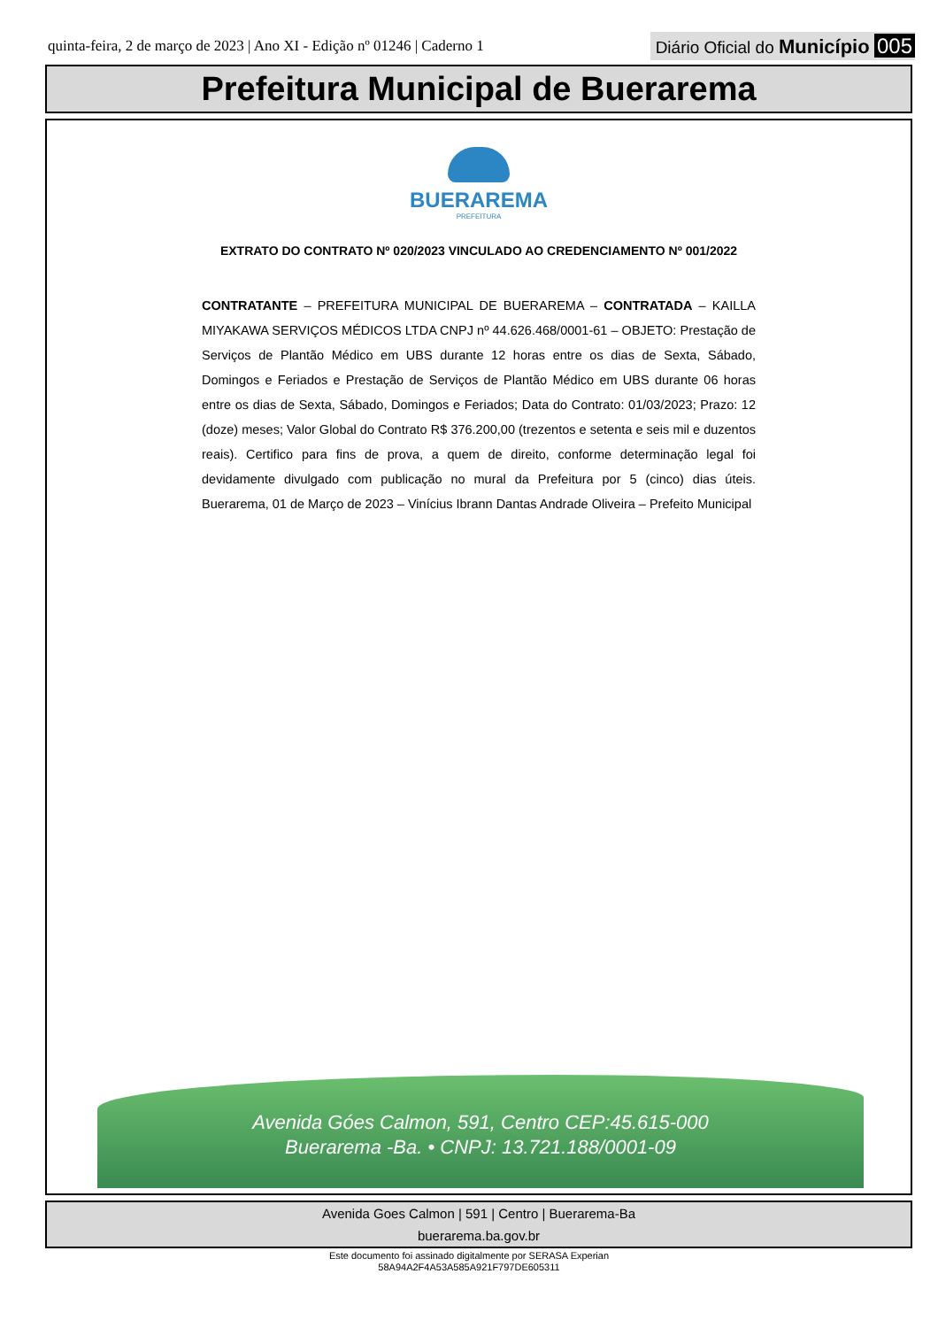quinta-feira, 2 de março de 2023 | Ano XI - Edição nº 01246 | Caderno 1 Diário Oficial do Município 005
Prefeitura Municipal de Buerarema
BUERAREMA
PREFEITURA
EXTRATO DO CONTRATO Nº 020/2023 VINCULADO AO CREDENCIAMENTO Nº 001/2022
CONTRATANTE – PREFEITURA MUNICIPAL DE BUERAREMA – CONTRATADA – KAILLA MIYAKAWA SERVIÇOS MÉDICOS LTDA CNPJ nº 44.626.468/0001-61 – OBJETO: Prestação de Serviços de Plantão Médico em UBS durante 12 horas entre os dias de Sexta, Sábado, Domingos e Feriados e Prestação de Serviços de Plantão Médico em UBS durante 06 horas entre os dias de Sexta, Sábado, Domingos e Feriados; Data do Contrato: 01/03/2023; Prazo: 12 (doze) meses; Valor Global do Contrato R$ 376.200,00 (trezentos e setenta e seis mil e duzentos reais). Certifico para fins de prova, a quem de direito, conforme determinação legal foi devidamente divulgado com publicação no mural da Prefeitura por 5 (cinco) dias úteis. Buerarema, 01 de Março de 2023 – Vinícius Ibrann Dantas Andrade Oliveira – Prefeito Municipal
Avenida Góes Calmon, 591, Centro CEP:45.615-000
Buerarema -Ba. • CNPJ: 13.721.188/0001-09
Avenida Goes Calmon | 591 | Centro | Buerarema-Ba
buerarema.ba.gov.br
Este documento foi assinado digitalmente por SERASA Experian
58A94A2F4A53A585A921F797DE605311